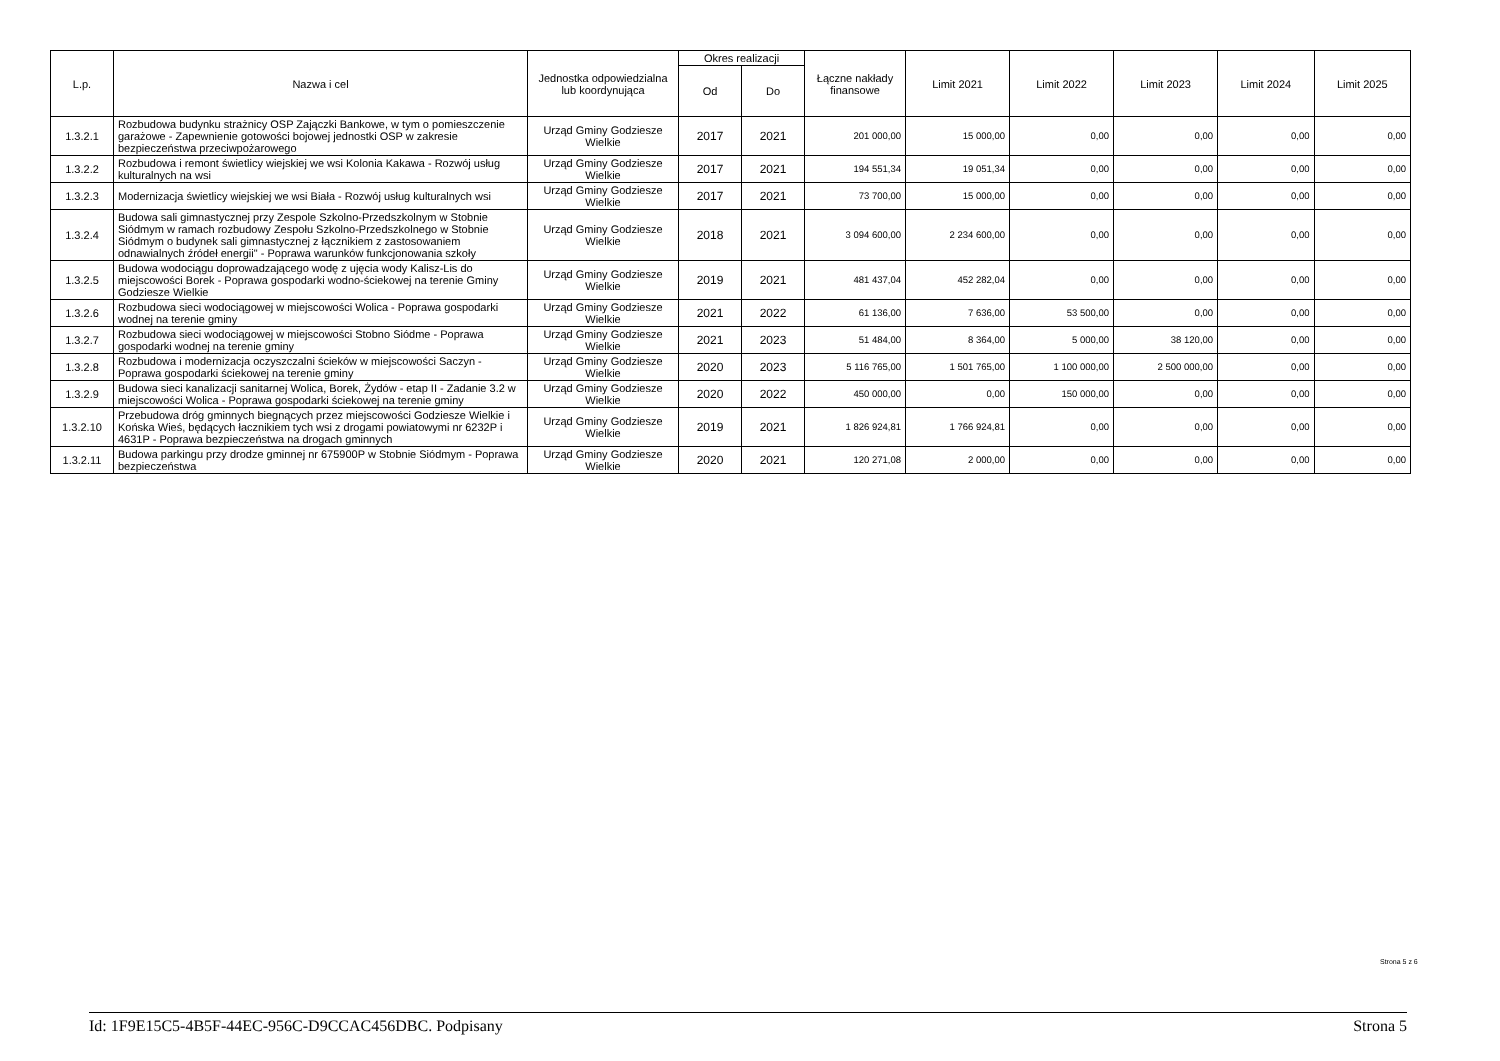| L.p. | Nazwa i cel | Jednostka odpowiedzialna lub koordynująca | Okres realizacji | | Łączne nakłady finansowe | Limit 2021 | Limit 2022 | Limit 2023 | Limit 2024 | Limit 2025 |
| --- | --- | --- | --- | --- | --- | --- | --- | --- | --- | --- |
| | | | Od | Do | | | | | | |
| 1.3.2.1 | Rozbudowa budynku strażnicy OSP Zajączki Bankowe, w tym o pomieszczenie garażowe - Zapewnienie gotowości bojowej jednostki OSP w zakresie bezpieczeństwa przeciwpożarowego | Urząd Gminy Godziesze Wielkie | 2017 | 2021 | 201 000,00 | 15 000,00 | 0,00 | 0,00 | 0,00 | 0,00 |
| 1.3.2.2 | Rozbudowa i remont świetlicy wiejskiej we wsi Kolonia Kakawa - Rozwój usług kulturalnych na wsi | Urząd Gminy Godziesze Wielkie | 2017 | 2021 | 194 551,34 | 19 051,34 | 0,00 | 0,00 | 0,00 | 0,00 |
| 1.3.2.3 | Modernizacja świetlicy wiejskiej we wsi Biała - Rozwój usług kulturalnych wsi | Urząd Gminy Godziesze Wielkie | 2017 | 2021 | 73 700,00 | 15 000,00 | 0,00 | 0,00 | 0,00 | 0,00 |
| 1.3.2.4 | Budowa sali gimnastycznej przy Zespole Szkolno-Przedszkolnym w Stobnie Siódmym w ramach rozbudowy Zespołu Szkolno-Przedszkolnego w Stobnie Siódmym o budynek sali gimnastycznej z łącznikiem z zastosowaniem odnawialnych źródeł energii" - Poprawa warunków funkcjonowania szkoły | Urząd Gminy Godziesze Wielkie | 2018 | 2021 | 3 094 600,00 | 2 234 600,00 | 0,00 | 0,00 | 0,00 | 0,00 |
| 1.3.2.5 | Budowa wodociągu doprowadzającego wodę z ujęcia wody Kalisz-Lis do miejscowości Borek - Poprawa gospodarki wodno-ściekowej na terenie Gminy Godziesze Wielkie | Urząd Gminy Godziesze Wielkie | 2019 | 2021 | 481 437,04 | 452 282,04 | 0,00 | 0,00 | 0,00 | 0,00 |
| 1.3.2.6 | Rozbudowa sieci wodociągowej w miejscowości Wolica - Poprawa gospodarki wodnej na terenie gminy | Urząd Gminy Godziesze Wielkie | 2021 | 2022 | 61 136,00 | 7 636,00 | 53 500,00 | 0,00 | 0,00 | 0,00 |
| 1.3.2.7 | Rozbudowa sieci wodociągowej w miejscowości Stobno Siódme - Poprawa gospodarki wodnej na terenie gminy | Urząd Gminy Godziesze Wielkie | 2021 | 2023 | 51 484,00 | 8 364,00 | 5 000,00 | 38 120,00 | 0,00 | 0,00 |
| 1.3.2.8 | Rozbudowa i modernizacja oczyszczalni ścieków w miejscowości Saczyn - Poprawa gospodarki ściekowej na terenie gminy | Urząd Gminy Godziesze Wielkie | 2020 | 2023 | 5 116 765,00 | 1 501 765,00 | 1 100 000,00 | 2 500 000,00 | 0,00 | 0,00 |
| 1.3.2.9 | Budowa sieci kanalizacji sanitarnej Wolica, Borek, Żydów - etap II - Zadanie 3.2 w miejscowości Wolica - Poprawa gospodarki ściekowej na terenie gminy | Urząd Gminy Godziesze Wielkie | 2020 | 2022 | 450 000,00 | 0,00 | 150 000,00 | 0,00 | 0,00 | 0,00 |
| 1.3.2.10 | Przebudowa dróg gminnych biegnących przez miejscowości Godziesze Wielkie i Końska Wieś, będących łacznikiem tych wsi z drogami powiatowymi nr 6232P i 4631P - Poprawa bezpieczeństwa na drogach gminnych | Urząd Gminy Godziesze Wielkie | 2019 | 2021 | 1 826 924,81 | 1 766 924,81 | 0,00 | 0,00 | 0,00 | 0,00 |
| 1.3.2.11 | Budowa parkingu przy drodze gminnej nr 675900P w Stobnie Siódmym - Poprawa bezpieczeństwa | Urząd Gminy Godziesze Wielkie | 2020 | 2021 | 120 271,08 | 2 000,00 | 0,00 | 0,00 | 0,00 | 0,00 |
Strona 5 z 6
Id: 1F9E15C5-4B5F-44EC-956C-D9CCAC456DBC. Podpisany Strona 5